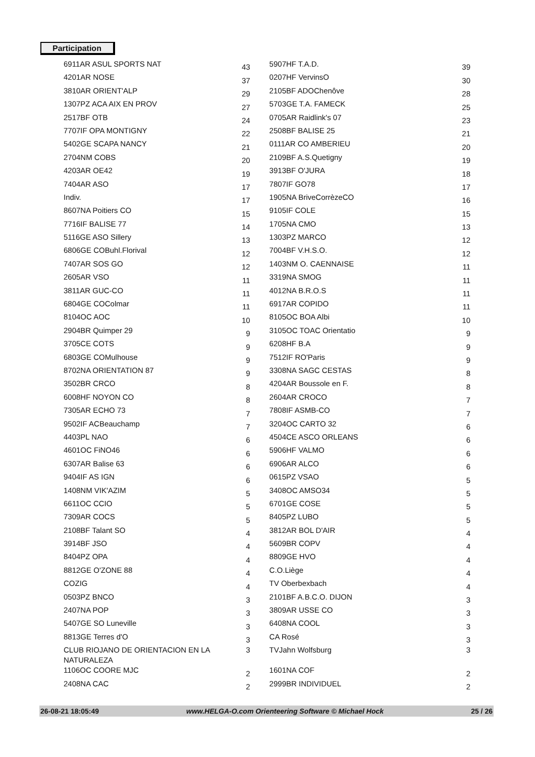Participation
| 6911AR ASUL SPORTS NAT | 43 | 5907HF T.A.D. | 39 |
| 4201AR NOSE | 37 | 0207HF VervinsO | 30 |
| 3810AR ORIENT'ALP | 29 | 2105BF ADOChenôve | 28 |
| 1307PZ ACA AIX EN PROV | 27 | 5703GE T.A. FAMECK | 25 |
| 2517BF OTB | 24 | 0705AR Raidlink's 07 | 23 |
| 7707IF OPA MONTIGNY | 22 | 2508BF BALISE 25 | 21 |
| 5402GE SCAPA NANCY | 21 | 0111AR CO AMBERIEU | 20 |
| 2704NM COBS | 20 | 2109BF A.S.Quetigny | 19 |
| 4203AR OE42 | 19 | 3913BF O'JURA | 18 |
| 7404AR ASO | 17 | 7807IF GO78 | 17 |
| Indiv. | 17 | 1905NA BriveCorrèzeCO | 16 |
| 8607NA Poitiers CO | 15 | 9105IF COLE | 15 |
| 7716IF BALISE 77 | 14 | 1705NA CMO | 13 |
| 5116GE ASO Sillery | 13 | 1303PZ MARCO | 12 |
| 6806GE COBuhl.Florival | 12 | 7004BF V.H.S.O. | 12 |
| 7407AR SOS GO | 12 | 1403NM O. CAENNAISE | 11 |
| 2605AR VSO | 11 | 3319NA SMOG | 11 |
| 3811AR GUC-CO | 11 | 4012NA B.R.O.S | 11 |
| 6804GE COColmar | 11 | 6917AR COPIDO | 11 |
| 8104OC AOC | 10 | 8105OC BOA Albi | 10 |
| 2904BR Quimper 29 | 9 | 3105OC TOAC Orientatio | 9 |
| 3705CE COTS | 9 | 6208HF B.A | 9 |
| 6803GE COMulhouse | 9 | 7512IF RO'Paris | 9 |
| 8702NA ORIENTATION 87 | 9 | 3308NA SAGC CESTAS | 8 |
| 3502BR CRCO | 8 | 4204AR Boussole en F. | 8 |
| 6008HF NOYON CO | 8 | 2604AR CROCO | 7 |
| 7305AR ECHO 73 | 7 | 7808IF ASMB-CO | 7 |
| 9502IF ACBeauchamp | 7 | 3204OC CARTO 32 | 6 |
| 4403PL NAO | 6 | 4504CE ASCO ORLEANS | 6 |
| 4601OC FiNO46 | 6 | 5906HF VALMO | 6 |
| 6307AR Balise 63 | 6 | 6906AR ALCO | 6 |
| 9404IF AS IGN | 6 | 0615PZ VSAO | 5 |
| 1408NM VIK'AZIM | 5 | 3408OC AMSO34 | 5 |
| 6611OC CCIO | 5 | 6701GE COSE | 5 |
| 7309AR COCS | 5 | 8405PZ LUBO | 5 |
| 2108BF Talant SO | 4 | 3812AR BOL D'AIR | 4 |
| 3914BF JSO | 4 | 5609BR COPV | 4 |
| 8404PZ OPA | 4 | 8809GE HVO | 4 |
| 8812GE O'ZONE 88 | 4 | C.O.Liège | 4 |
| COZIG | 4 | TV Oberbexbach | 4 |
| 0503PZ BNCO | 3 | 2101BF A.B.C.O. DIJON | 3 |
| 2407NA POP | 3 | 3809AR USSE CO | 3 |
| 5407GE SO Luneville | 3 | 6408NA COOL | 3 |
| 8813GE Terres d'O | 3 | CA Rosé | 3 |
| CLUB RIOJANO DE ORIENTACION EN LA NATURALEZA | 3 | TVJahn Wolfsburg | 3 |
| 1106OC COORE MJC | 2 | 1601NA COF | 2 |
| 2408NA CAC | 2 | 2999BR INDIVIDUEL | 2 |
26-08-21 18:05:49 www.HELGA-O.com Orienteering Software © Michael Hock 25 / 26